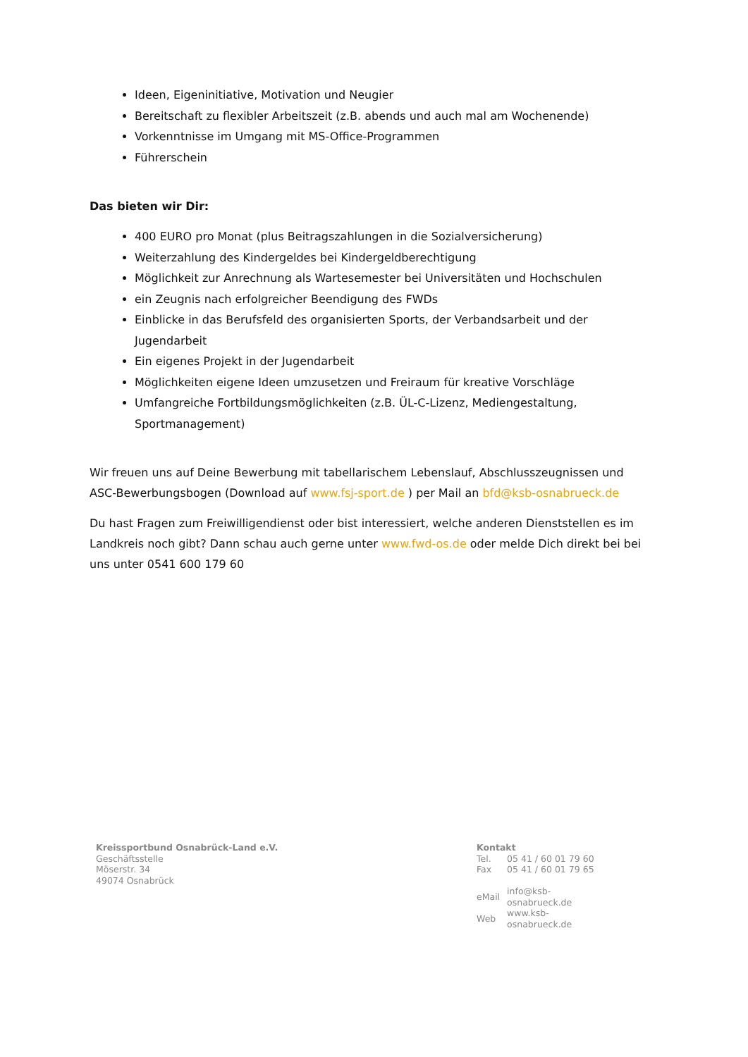Ideen, Eigeninitiative, Motivation und Neugier
Bereitschaft zu flexibler Arbeitszeit (z.B. abends und auch mal am Wochenende)
Vorkenntnisse im Umgang mit MS-Office-Programmen
Führerschein
Das bieten wir Dir:
400 EURO pro Monat (plus Beitragszahlungen in die Sozialversicherung)
Weiterzahlung des Kindergeldes bei Kindergeldberechtigung
Möglichkeit zur Anrechnung als Wartesemester bei Universitäten und Hochschulen
ein Zeugnis nach erfolgreicher Beendigung des FWDs
Einblicke in das Berufsfeld des organisierten Sports, der Verbandsarbeit und der Jugendarbeit
Ein eigenes Projekt in der Jugendarbeit
Möglichkeiten eigene Ideen umzusetzen und Freiraum für kreative Vorschläge
Umfangreiche Fortbildungsmöglichkeiten (z.B. ÜL-C-Lizenz, Mediengestaltung, Sportmanagement)
Wir freuen uns auf Deine Bewerbung mit tabellarischem Lebenslauf, Abschlusszeugnissen und ASC-Bewerbungsbogen (Download auf www.fsj-sport.de ) per Mail an bfd@ksb-osnabrueck.de
Du hast Fragen zum Freiwilligendienst oder bist interessiert, welche anderen Dienststellen es im Landkreis noch gibt? Dann schau auch gerne unter www.fwd-os.de oder melde Dich direkt bei bei uns unter 0541 600 179 60
Kreissportbund Osnabrück-Land e.V.
Geschäftsstelle
Möserstr. 34
49074 Osnabrück
Kontakt
| Tel. | 05 41 / 60 01 79 60 |
| Fax | 05 41 / 60 01 79 65 |
| eMail | info@ksb-osnabrueck.de |
| Web | www.ksb-osnabrueck.de |